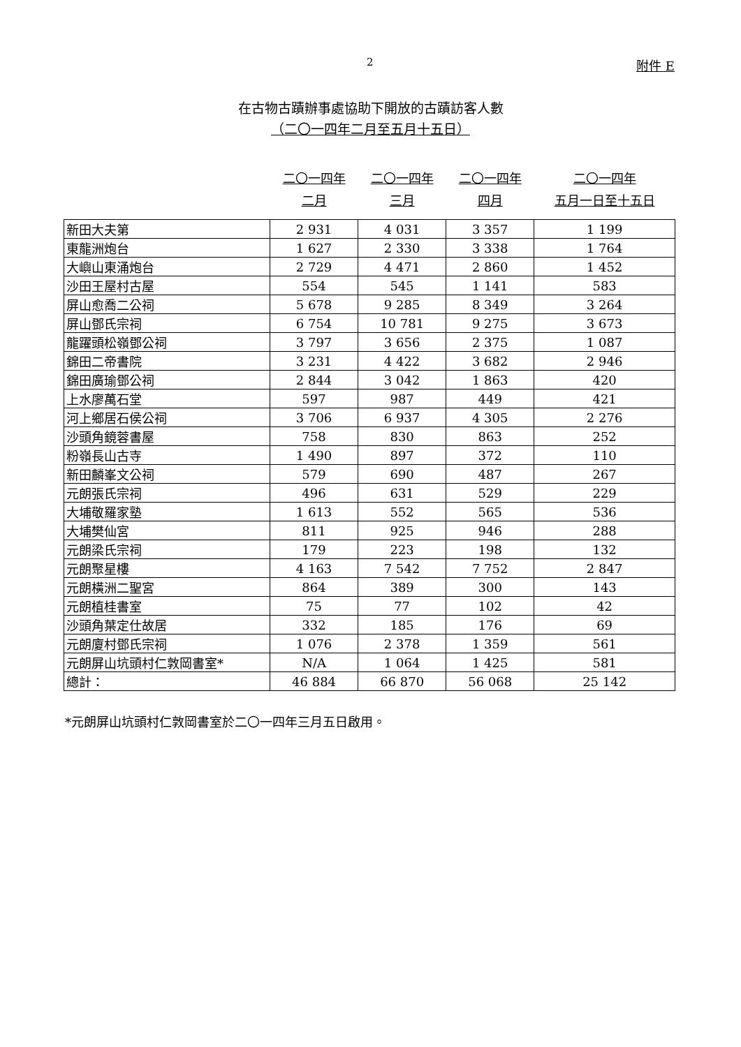2 附件 E
在古物古蹟辦事處協助下開放的古蹟訪客人數
（二〇一四年二月至五月十五日）
| | 二〇一四年 二月 | 二〇一四年 三月 | 二〇一四年 四月 | 二〇一四年 五月一日至十五日 |
| --- | --- | --- | --- | --- |
| 新田大夫第 | 2 931 | 4 031 | 3 357 | 1 199 |
| 東龍洲炮台 | 1 627 | 2 330 | 3 338 | 1 764 |
| 大嶼山東涌炮台 | 2 729 | 4 471 | 2 860 | 1 452 |
| 沙田王屋村古屋 | 554 | 545 | 1 141 | 583 |
| 屏山愈喬二公祠 | 5 678 | 9 285 | 8 349 | 3 264 |
| 屏山鄧氏宗祠 | 6 754 | 10 781 | 9 275 | 3 673 |
| 龍躍頭松嶺鄧公祠 | 3 797 | 3 656 | 2 375 | 1 087 |
| 錦田二帝書院 | 3 231 | 4 422 | 3 682 | 2 946 |
| 錦田廣瑜鄧公祠 | 2 844 | 3 042 | 1 863 | 420 |
| 上水廖萬石堂 | 597 | 987 | 449 | 421 |
| 河上鄉居石侯公祠 | 3 706 | 6 937 | 4 305 | 2 276 |
| 沙頭角鏡蓉書屋 | 758 | 830 | 863 | 252 |
| 粉嶺長山古寺 | 1 490 | 897 | 372 | 110 |
| 新田麟峯文公祠 | 579 | 690 | 487 | 267 |
| 元朗張氏宗祠 | 496 | 631 | 529 | 229 |
| 大埔敬羅家塾 | 1 613 | 552 | 565 | 536 |
| 大埔樊仙宮 | 811 | 925 | 946 | 288 |
| 元朗梁氏宗祠 | 179 | 223 | 198 | 132 |
| 元朗聚星樓 | 4 163 | 7 542 | 7 752 | 2 847 |
| 元朗橫洲二聖宮 | 864 | 389 | 300 | 143 |
| 元朗植桂書室 | 75 | 77 | 102 | 42 |
| 沙頭角葉定仕故居 | 332 | 185 | 176 | 69 |
| 元朗廈村鄧氏宗祠 | 1 076 | 2 378 | 1 359 | 561 |
| 元朗屏山坑頭村仁敦岡書室* | N/A | 1 064 | 1 425 | 581 |
| 總計： | 46 884 | 66 870 | 56 068 | 25 142 |
*元朗屏山坑頭村仁敦岡書室於二〇一四年三月五日啟用。